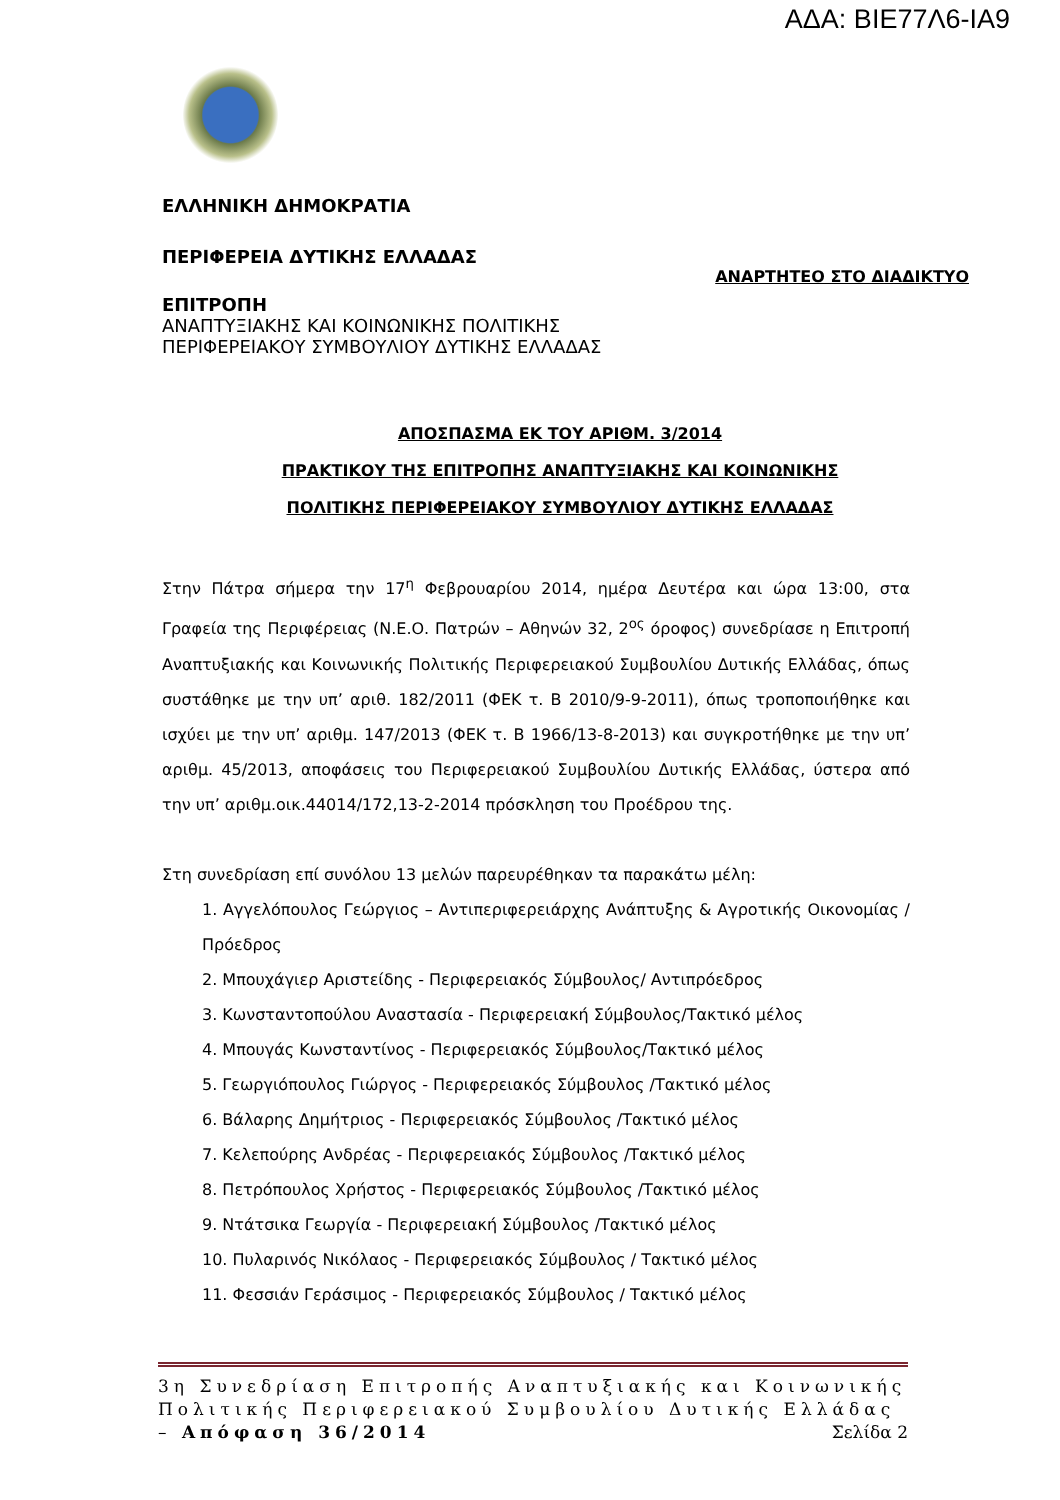ΑΔΑ: ΒΙΕ77Λ6-ΙΑ9
ΕΛΛΗΝΙΚΗ ΔΗΜΟΚΡΑΤΙΑ
ΠΕΡΙΦΕΡΕΙΑ ΔΥΤΙΚΗΣ ΕΛΛΑΔΑΣ
ΑΝΑΡΤΗΤΕΟ ΣΤΟ ΔΙΑΔΙΚΤΥΟ
ΕΠΙΤΡΟΠΗ
ΑΝΑΠΤΥΞΙΑΚΗΣ ΚΑΙ ΚΟΙΝΩΝΙΚΗΣ ΠΟΛΙΤΙΚΗΣ
ΠΕΡΙΦΕΡΕΙΑΚΟΥ ΣΥΜΒΟΥΛΙΟΥ ΔΥΤΙΚΗΣ ΕΛΛΑΔΑΣ
ΑΠΟΣΠΑΣΜΑ ΕΚ ΤΟΥ ΑΡΙΘΜ. 3/2014
ΠΡΑΚΤΙΚΟΥ ΤΗΣ ΕΠΙΤΡΟΠΗΣ ΑΝΑΠΤΥΞΙΑΚΗΣ ΚΑΙ ΚΟΙΝΩΝΙΚΗΣ
ΠΟΛΙΤΙΚΗΣ ΠΕΡΙΦΕΡΕΙΑΚΟΥ ΣΥΜΒΟΥΛΙΟΥ ΔΥΤΙΚΗΣ ΕΛΛΑΔΑΣ
Στην Πάτρα σήμερα την 17<sup>η</sup> Φεβρουαρίου 2014, ημέρα Δευτέρα και ώρα 13:00, στα Γραφεία της Περιφέρειας (Ν.Ε.Ο. Πατρών – Αθηνών 32, 2<sup>ος</sup> όροφος) συνεδρίασε η Επιτροπή Αναπτυξιακής και Κοινωνικής Πολιτικής Περιφερειακού Συμβουλίου Δυτικής Ελλάδας, όπως συστάθηκε με την υπ’ αριθ. 182/2011 (ΦΕΚ τ. Β 2010/9-9-2011), όπως τροποποιήθηκε και ισχύει με την υπ’ αριθμ. 147/2013 (ΦΕΚ τ. Β 1966/13-8-2013) και συγκροτήθηκε με την υπ’ αριθμ. 45/2013, αποφάσεις του Περιφερειακού Συμβουλίου Δυτικής Ελλάδας, ύστερα από την υπ’ αριθμ.οικ.44014/172,13-2-2014 πρόσκληση του Προέδρου της.
Στη συνεδρίαση επί συνόλου 13 μελών παρευρέθηκαν τα παρακάτω μέλη:
1. Αγγελόπουλος Γεώργιος – Αντιπεριφερειάρχης Ανάπτυξης & Αγροτικής Οικονομίας /Πρόεδρος
2. Μπουχάγιερ Αριστείδης - Περιφερειακός Σύμβουλος/ Αντιπρόεδρος
3. Κωνσταντοπούλου Αναστασία - Περιφερειακή Σύμβουλος/Τακτικό μέλος
4. Μπουγάς Κωνσταντίνος - Περιφερειακός Σύμβουλος/Τακτικό μέλος
5. Γεωργιόπουλος Γιώργος - Περιφερειακός Σύμβουλος /Τακτικό μέλος
6. Βάλαρης Δημήτριος - Περιφερειακός Σύμβουλος /Τακτικό μέλος
7. Κελεπούρης Ανδρέας - Περιφερειακός Σύμβουλος /Τακτικό μέλος
8. Πετρόπουλος Χρήστος - Περιφερειακός Σύμβουλος /Τακτικό μέλος
9. Ντάτσικα Γεωργία - Περιφερειακή Σύμβουλος /Τακτικό μέλος
10. Πυλαρινός Νικόλαος - Περιφερειακός Σύμβουλος / Τακτικό μέλος
11. Φεσσιάν Γεράσιμος - Περιφερειακός Σύμβουλος / Τακτικό μέλος
3η Συνεδρίαση Επιτροπής Αναπτυξιακής και Κοινωνικής Πολιτικής Περιφερειακού Συμβουλίου Δυτικής Ελλάδας – Απόφαση 36/2014 Σελίδα 2